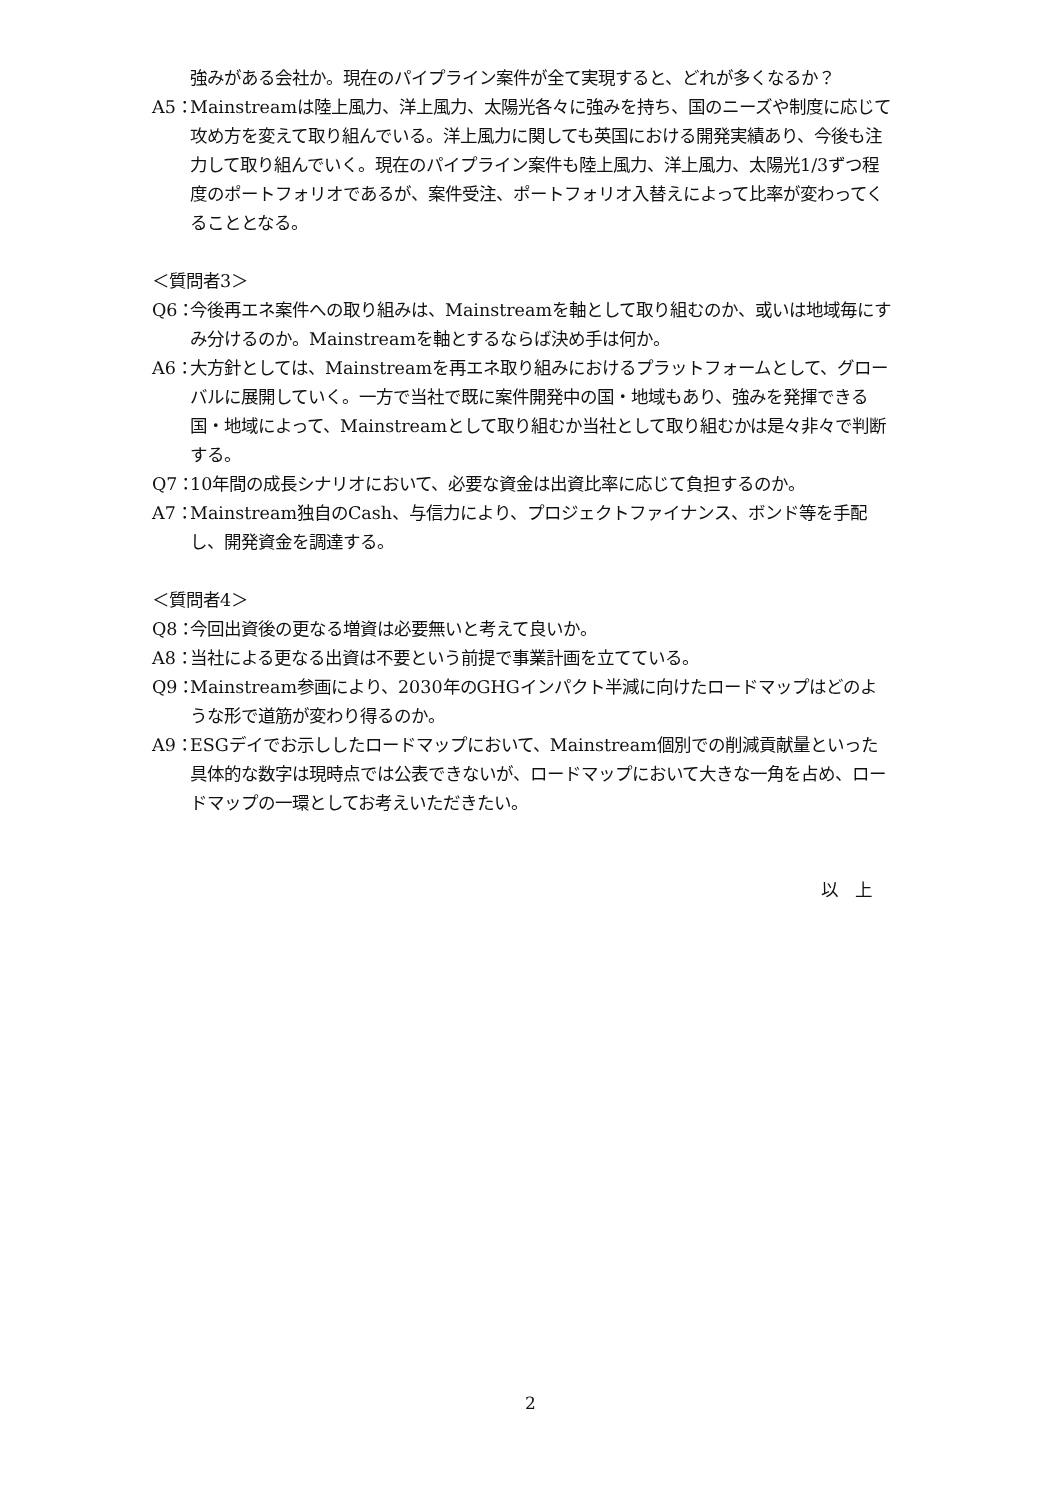強みがある会社か。現在のパイプライン案件が全て実現すると、どれが多くなるか？
A5： Mainstreamは陸上風力、洋上風力、太陽光各々に強みを持ち、国のニーズや制度に応じて攻め方を変えて取り組んでいる。洋上風力に関しても英国における開発実績あり、今後も注力して取り組んでいく。現在のパイプライン案件も陸上風力、洋上風力、太陽光1/3ずつ程度のポートフォリオであるが、案件受注、ポートフォリオ入替えによって比率が変わってくることとなる。
＜質問者3＞
Q6： 今後再エネ案件への取り組みは、Mainstreamを軸として取り組むのか、或いは地域毎にすみ分けるのか。Mainstreamを軸とするならば決め手は何か。
A6： 大方針としては、Mainstreamを再エネ取り組みにおけるプラットフォームとして、グローバルに展開していく。一方で当社で既に案件開発中の国・地域もあり、強みを発揮できる国・地域によって、Mainstreamとして取り組むか当社として取り組むかは是々非々で判断する。
Q7： 10年間の成長シナリオにおいて、必要な資金は出資比率に応じて負担するのか。
A7： Mainstream独自のCash、与信力により、プロジェクトファイナンス、ボンド等を手配し、開発資金を調達する。
＜質問者4＞
Q8： 今回出資後の更なる増資は必要無いと考えて良いか。
A8： 当社による更なる出資は不要という前提で事業計画を立てている。
Q9： Mainstream参画により、2030年のGHGインパクト半減に向けたロードマップはどのような形で道筋が変わり得るのか。
A9： ESGデイでお示ししたロードマップにおいて、Mainstream個別での削減貢献量といった具体的な数字は現時点では公表できないが、ロードマップにおいて大きな一角を占め、ロードマップの一環としてお考えいただきたい。
以　上
2